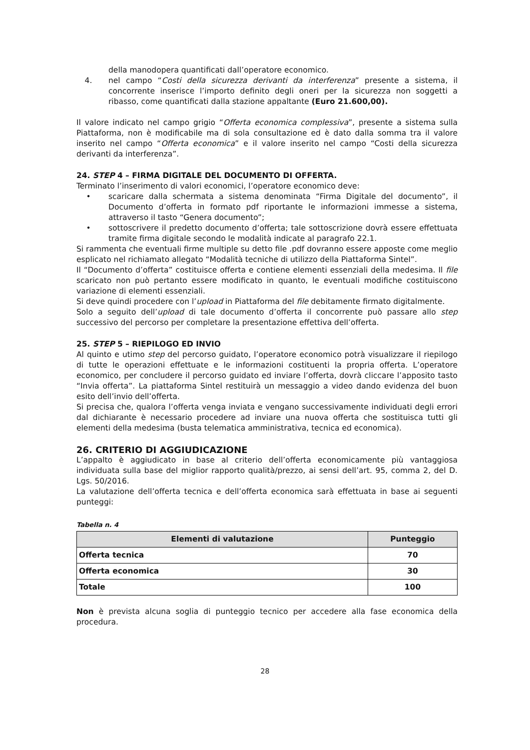della manodopera quantificati dall’operatore economico.
4. nel campo “Costi della sicurezza derivanti da interferenza” presente a sistema, il concorrente inserisce l’importo definito degli oneri per la sicurezza non soggetti a ribasso, come quantificati dalla stazione appaltante (Euro 21.600,00).
Il valore indicato nel campo grigio “Offerta economica complessiva”, presente a sistema sulla Piattaforma, non è modificabile ma di sola consultazione ed è dato dalla somma tra il valore inserito nel campo “Offerta economica” e il valore inserito nel campo “Costi della sicurezza derivanti da interferenza”.
24. STEP 4 – FIRMA DIGITALE DEL DOCUMENTO DI OFFERTA.
Terminato l’inserimento di valori economici, l’operatore economico deve:
• scaricare dalla schermata a sistema denominata “Firma Digitale del documento”, il Documento d’offerta in formato pdf riportante le informazioni immesse a sistema, attraverso il tasto “Genera documento”;
• sottoscrivere il predetto documento d’offerta; tale sottoscrizione dovrà essere effettuata tramite firma digitale secondo le modalità indicate al paragrafo 22.1.
Si rammenta che eventuali firme multiple su detto file .pdf dovranno essere apposte come meglio esplicato nel richiamato allegato “Modalità tecniche di utilizzo della Piattaforma Sintel”.
Il “Documento d’offerta” costituisce offerta e contiene elementi essenziali della medesima. Il file scaricato non può pertanto essere modificato in quanto, le eventuali modifiche costituiscono variazione di elementi essenziali.
Si deve quindi procedere con l’upload in Piattaforma del file debitamente firmato digitalmente.
Solo a seguito dell’upload di tale documento d’offerta il concorrente può passare allo step successivo del percorso per completare la presentazione effettiva dell’offerta.
25. STEP 5 – RIEPILOGO ED INVIO
Al quinto e utimo step del percorso guidato, l’operatore economico potrà visualizzare il riepilogo di tutte le operazioni effettuate e le informazioni costituenti la propria offerta. L’operatore economico, per concludere il percorso guidato ed inviare l’offerta, dovrà cliccare l’apposito tasto “Invia offerta”. La piattaforma Sintel restituirà un messaggio a video dando evidenza del buon esito dell’invio dell’offerta.
Si precisa che, qualora l’offerta venga inviata e vengano successivamente individuati degli errori dal dichiarante è necessario procedere ad inviare una nuova offerta che sostituisca tutti gli elementi della medesima (busta telematica amministrativa, tecnica ed economica).
26. CRITERIO DI AGGIUDICAZIONE
L’appalto è aggiudicato in base al criterio dell’offerta economicamente più vantaggiosa individuata sulla base del miglior rapporto qualità/prezzo, ai sensi dell’art. 95, comma 2, del D. Lgs. 50/2016.
La valutazione dell’offerta tecnica e dell’offerta economica sarà effettuata in base ai seguenti punteggi:
Tabella n. 4
| Elementi di valutazione | Punteggio |
| --- | --- |
| Offerta tecnica | 70 |
| Offerta economica | 30 |
| Totale | 100 |
Non è prevista alcuna soglia di punteggio tecnico per accedere alla fase economica della procedura.
28